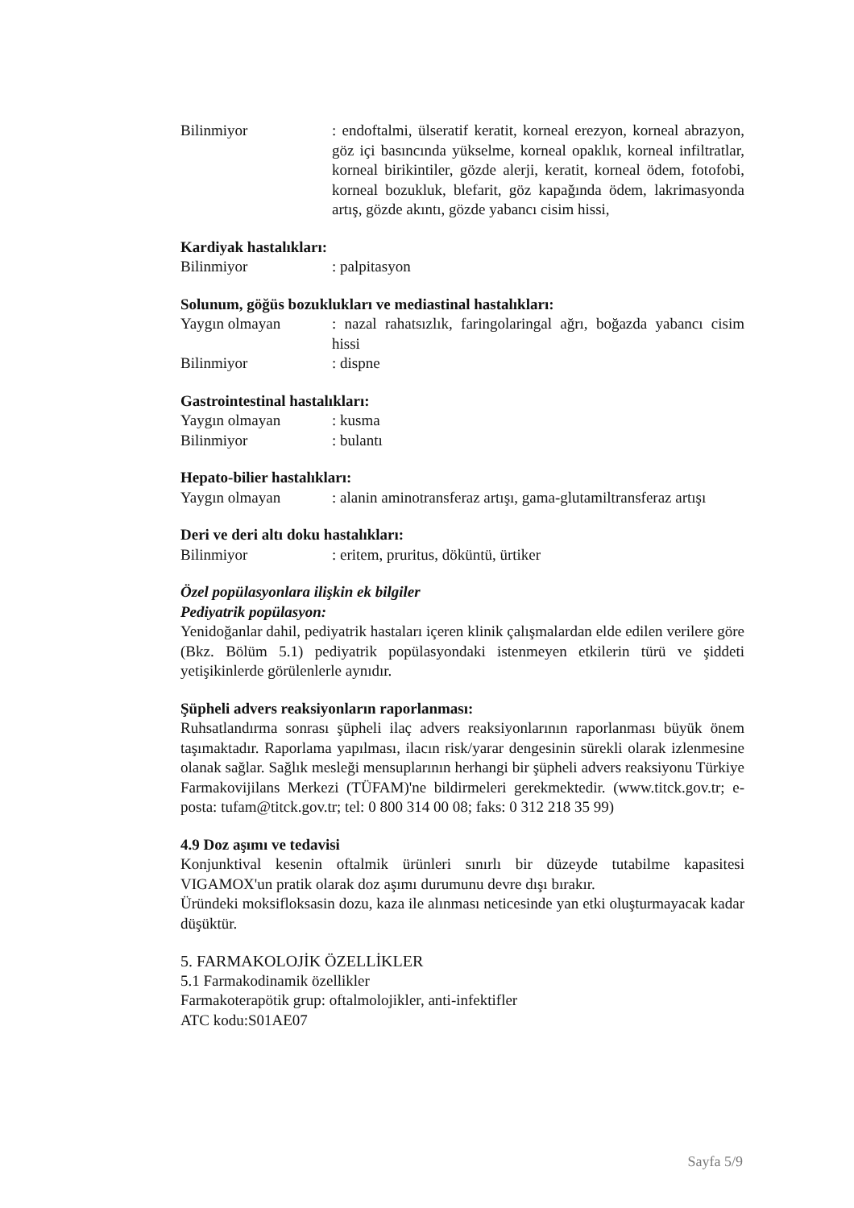Bilinmiyor : endoftalmi, ülseratif keratit, korneal erezyon, korneal abrazyon, göz içi basıncında yükselme, korneal opaklık, korneal infiltratlar, korneal birikintiler, gözde alerji, keratit, korneal ödem, fotofobi, korneal bozukluk, blefarit, göz kapağında ödem, lakrimasyonda artış, gözde akıntı, gözde yabancı cisim hissi,
Kardiyak hastalıkları:
Bilinmiyor : palpitasyon
Solunum, göğüs bozuklukları ve mediastinal hastalıkları:
Yaygın olmayan : nazal rahatsızlık, faringolaringal ağrı, boğazda yabancı cisim hissi
Bilinmiyor : dispne
Gastrointestinal hastalıkları:
Yaygın olmayan : kusma
Bilinmiyor : bulantı
Hepato-bilier hastalıkları:
Yaygın olmayan : alanin aminotransferaz artışı, gama-glutamiltransferaz artışı
Deri ve deri altı doku hastalıkları:
Bilinmiyor : eritem, pruritus, döküntü, ürtiker
Özel popülasyonlara ilişkin ek bilgiler
Pediyatrik popülasyon:
Yenidoğanlar dahil, pediyatrik hastaları içeren klinik çalışmalardan elde edilen verilere göre (Bkz. Bölüm 5.1) pediyatrik popülasyondaki istenmeyen etkilerin türü ve şiddeti yetişikinlerde görülenlerle aynıdır.
Şüpheli advers reaksiyonların raporlanması:
Ruhsatlandırma sonrası şüpheli ilaç advers reaksiyonlarının raporlanması büyük önem taşımaktadır. Raporlama yapılması, ilacın risk/yarar dengesinin sürekli olarak izlenmesine olanak sağlar. Sağlık mesleği mensuplarının herhangi bir şüpheli advers reaksiyonu Türkiye Farmakovijilans Merkezi (TÜFAM)'ne bildirmeleri gerekmektedir. (www.titck.gov.tr; e-posta: tufam@titck.gov.tr; tel: 0 800 314 00 08; faks: 0 312 218 35 99)
4.9 Doz aşımı ve tedavisi
Konjunktival kesenin oftalmik ürünleri sınırlı bir düzeyde tutabilme kapasitesi VIGAMOX'un pratik olarak doz aşımı durumunu devre dışı bırakır.
Üründeki moksifloksasin dozu, kaza ile alınması neticesinde yan etki oluşturmayacak kadar düşüktür.
5. FARMAKOLOJİK ÖZELLİKLER
5.1 Farmakodinamik özellikler
Farmakoterapötik grup: oftalmolojikler, anti-infektifler
ATC kodu:S01AE07
Sayfa 5/9